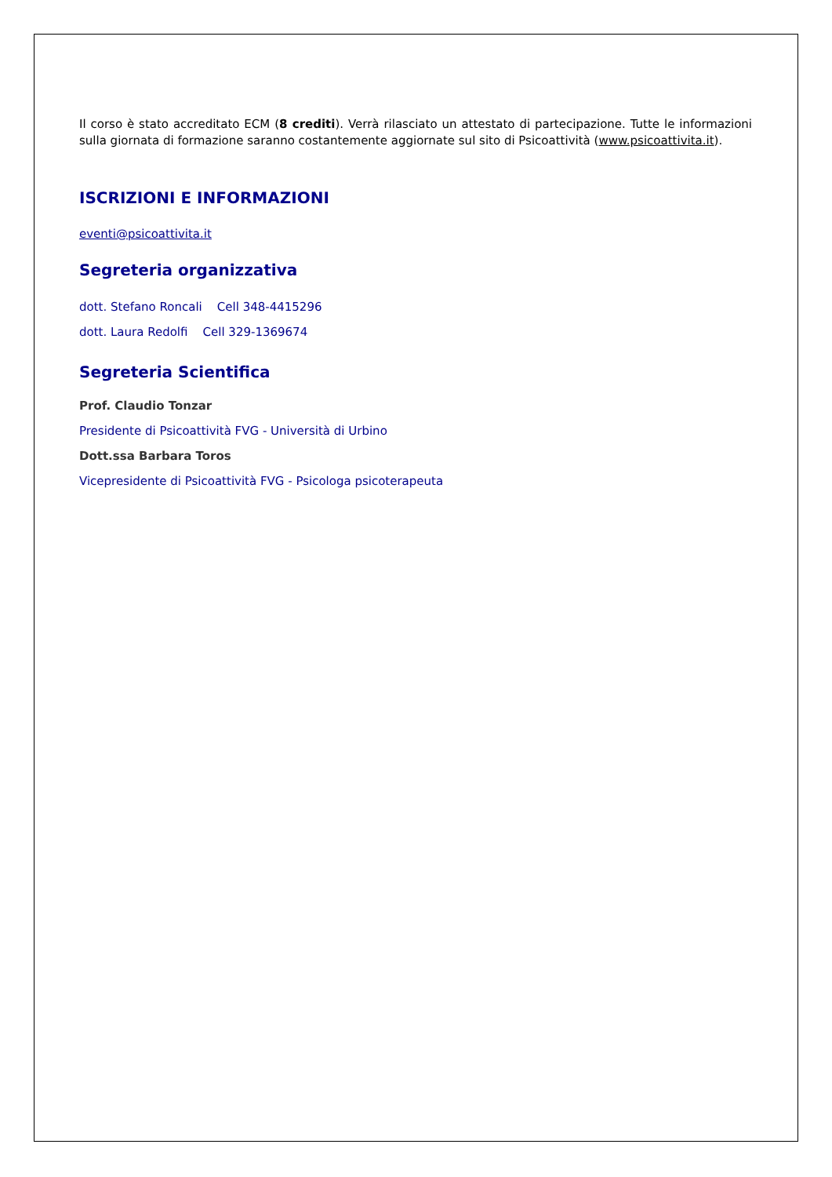Il corso è stato accreditato ECM (8 crediti). Verrà rilasciato un attestato di partecipazione. Tutte le informazioni sulla giornata di formazione saranno costantemente aggiornate sul sito di Psicoattività (www.psicoattivita.it).
ISCRIZIONI E INFORMAZIONI
eventi@psicoattivita.it
Segreteria organizzativa
dott. Stefano Roncali Cell 348-4415296
dott. Laura Redolfi Cell 329-1369674
Segreteria Scientifica
Prof. Claudio Tonzar
Presidente di Psicoattività FVG - Università di Urbino
Dott.ssa Barbara Toros
Vicepresidente di Psicoattività FVG - Psicologa psicoterapeuta